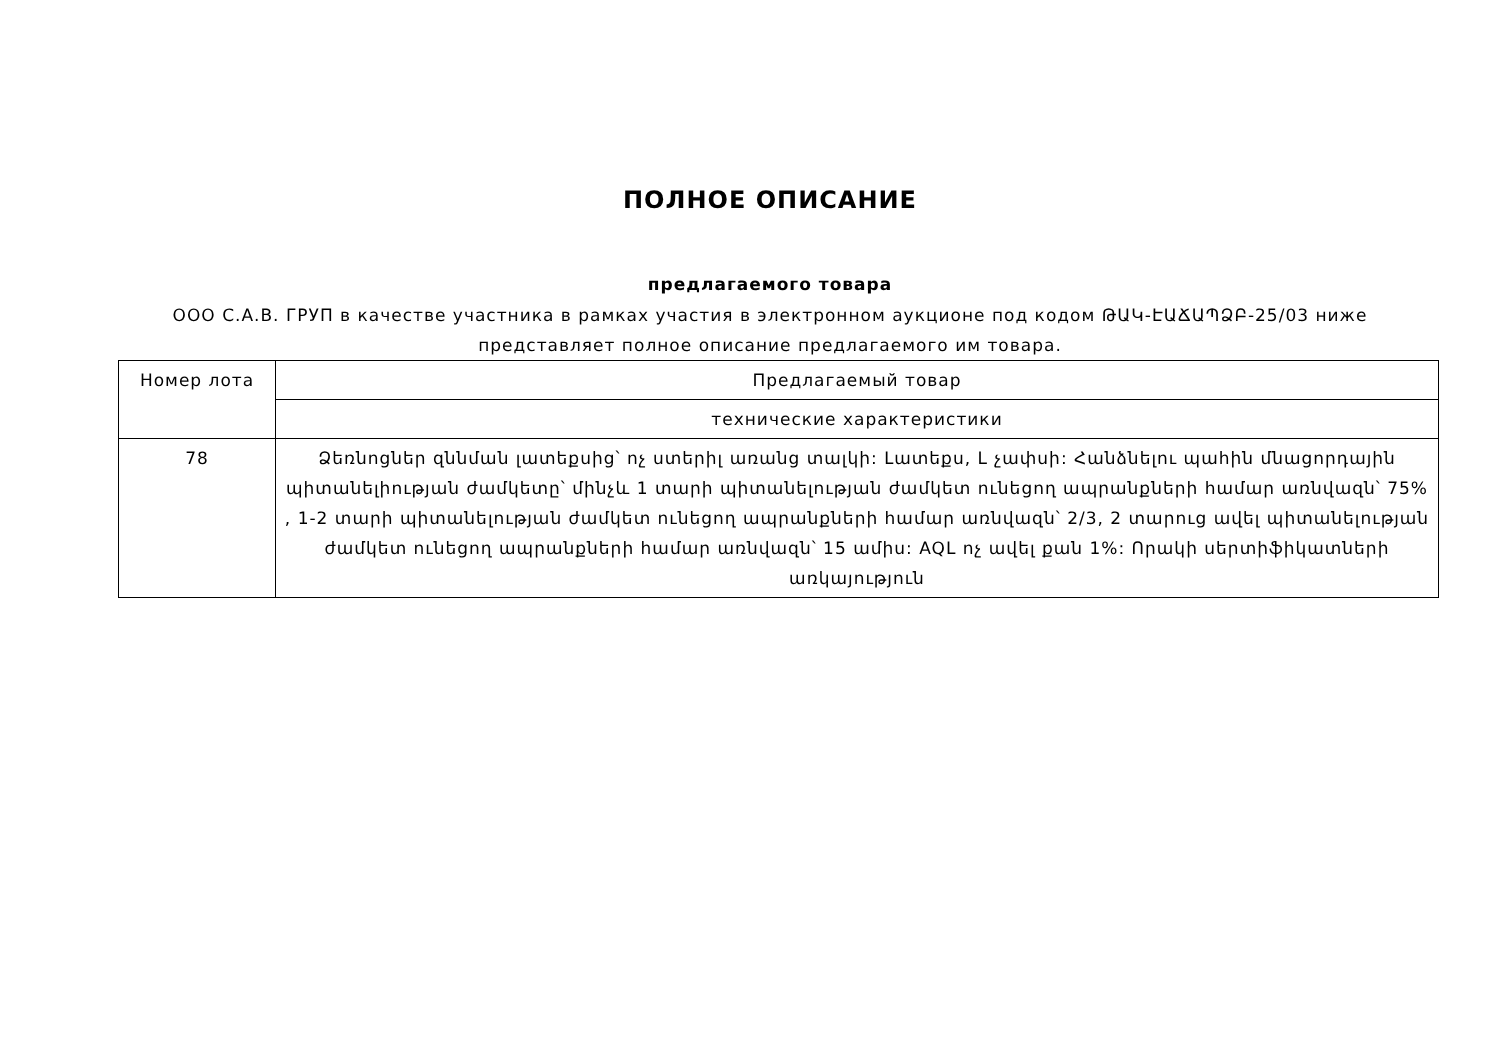ПОЛНОЕ ОПИСАНИЕ
предлагаемого товара
ООО С.А.В. ГРУП в качестве участника в рамках участия в электронном аукционе под кодом ԹԱԿ-ԷԱՃԱՊՁԲ-25/03 ниже представляет полное описание предлагаемого им товара.
| Номер лота | Предлагаемый товар |
| | технические характеристики |
| 78 | Ձեռնոցներ զննման լատեքսից՝ ոչ ստերիլ առանց տալկի: Լատեքս, L չափսի: Հանձնելու պահին մնացորդային պիտանելիության ժամկետը՝ մինչև 1 տարի պիտանելության ժամկետ ունեցող ապրանքների համար առնվազն՝ 75% , 1-2 տարի պիտանելության ժամկետ ունեցող ապրանքների համար առնվազն՝ 2/3, 2 տարուց ավել պիտանելության ժամկետ ունեցող ապրանքների համար առնվազն՝ 15 ամիս: AQL ոչ ավել քան 1%: Որակի սերտիֆիկատների առկայություն |